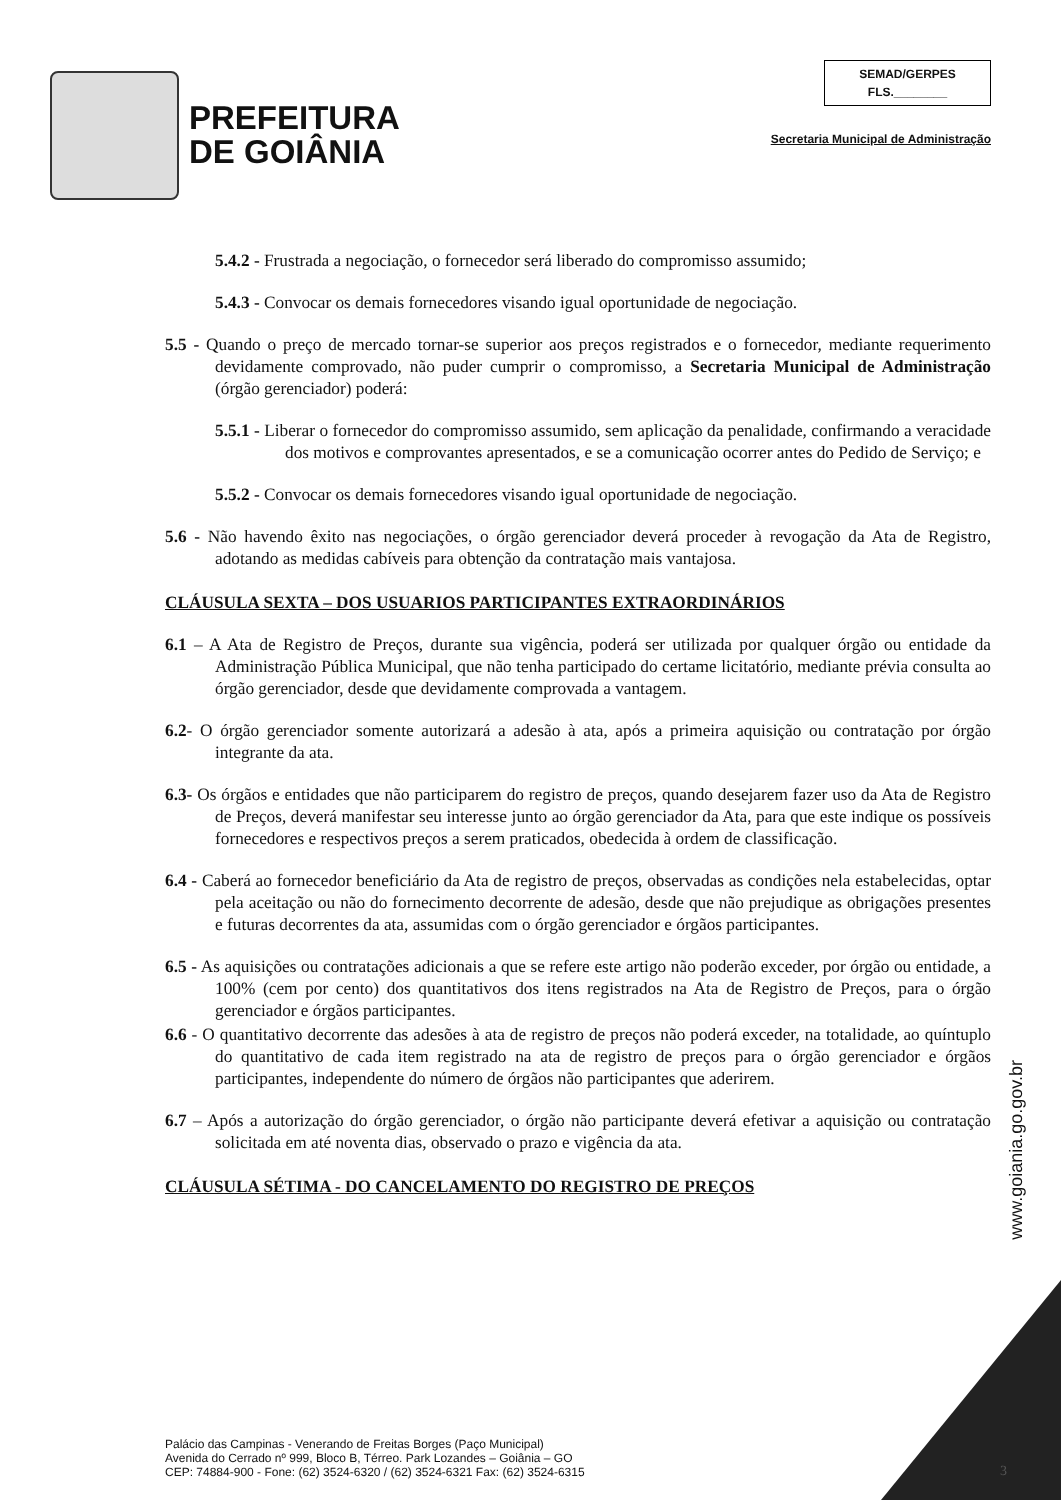PREFEITURA
DE GOIÂNIA
SEMAD/GERPES
FLS.________
Secretaria Municipal de Administração
5.4.2 - Frustrada a negociação, o fornecedor será liberado do compromisso assumido;
5.4.3 - Convocar os demais fornecedores visando igual oportunidade de negociação.
5.5 - Quando o preço de mercado tornar-se superior aos preços registrados e o fornecedor, mediante requerimento devidamente comprovado, não puder cumprir o compromisso, a Secretaria Municipal de Administração (órgão gerenciador) poderá:
5.5.1 - Liberar o fornecedor do compromisso assumido, sem aplicação da penalidade, confirmando a veracidade dos motivos e comprovantes apresentados, e se a comunicação ocorrer antes do Pedido de Serviço; e
5.5.2 - Convocar os demais fornecedores visando igual oportunidade de negociação.
5.6 - Não havendo êxito nas negociações, o órgão gerenciador deverá proceder à revogação da Ata de Registro, adotando as medidas cabíveis para obtenção da contratação mais vantajosa.
CLÁUSULA SEXTA – DOS USUARIOS PARTICIPANTES EXTRAORDINÁRIOS
6.1 – A Ata de Registro de Preços, durante sua vigência, poderá ser utilizada por qualquer órgão ou entidade da Administração Pública Municipal, que não tenha participado do certame licitatório, mediante prévia consulta ao órgão gerenciador, desde que devidamente comprovada a vantagem.
6.2- O órgão gerenciador somente autorizará a adesão à ata, após a primeira aquisição ou contratação por órgão integrante da ata.
6.3- Os órgãos e entidades que não participarem do registro de preços, quando desejarem fazer uso da Ata de Registro de Preços, deverá manifestar seu interesse junto ao órgão gerenciador da Ata, para que este indique os possíveis fornecedores e respectivos preços a serem praticados, obedecida à ordem de classificação.
6.4 - Caberá ao fornecedor beneficiário da Ata de registro de preços, observadas as condições nela estabelecidas, optar pela aceitação ou não do fornecimento decorrente de adesão, desde que não prejudique as obrigações presentes e futuras decorrentes da ata, assumidas com o órgão gerenciador e órgãos participantes.
6.5 - As aquisições ou contratações adicionais a que se refere este artigo não poderão exceder, por órgão ou entidade, a 100% (cem por cento) dos quantitativos dos itens registrados na Ata de Registro de Preços, para o órgão gerenciador e órgãos participantes.
6.6 - O quantitativo decorrente das adesões à ata de registro de preços não poderá exceder, na totalidade, ao quíntuplo do quantitativo de cada item registrado na ata de registro de preços para o órgão gerenciador e órgãos participantes, independente do número de órgãos não participantes que aderirem.
6.7 – Após a autorização do órgão gerenciador, o órgão não participante deverá efetivar a aquisição ou contratação solicitada em até noventa dias, observado o prazo e vigência da ata.
CLÁUSULA SÉTIMA - DO CANCELAMENTO DO REGISTRO DE PREÇOS
www.goiania.go.gov.br
Palácio das Campinas - Venerando de Freitas Borges (Paço Municipal)
Avenida do Cerrado nº 999, Bloco B, Térreo. Park Lozandes – Goiânia – GO
CEP: 74884-900 - Fone: (62) 3524-6320 / (62) 3524-6321 Fax: (62) 3524-6315
3